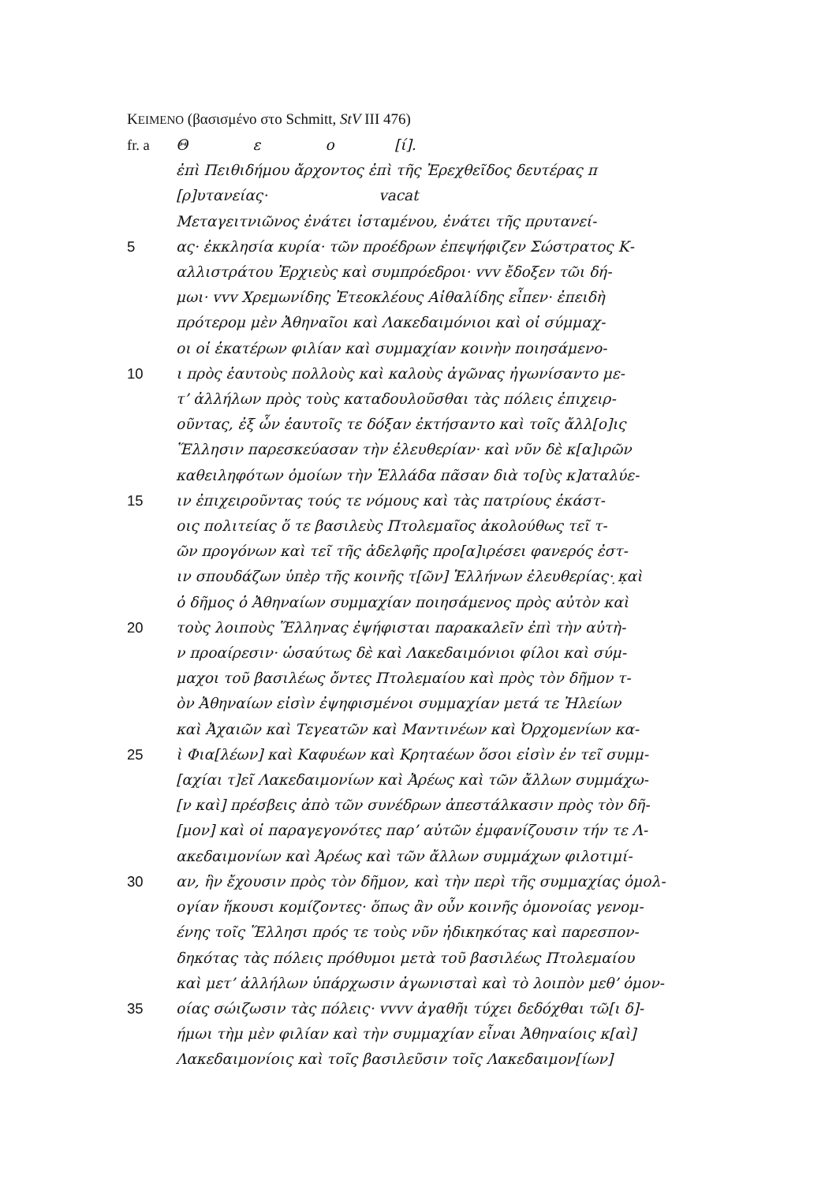KEIMENO (βασισμένο στο Schmitt, StV III 476)
fr. a Θ ε ο [ί].
ἐπὶ Πειθιδήμου ἄρχοντος ἐπὶ τῆς Ἐρεχθεῖδος δευτέρας π
[ρ]υτανείας· vacat
Μεταγειτνιῶνος ἐνάτει ἱσταμένου, ἐνάτει τῆς πρυτανεί-
5 ας· ἐκκλησία κυρία· τῶν προέδρων ἐπεψήφιζεν Σώστρατος Κ-
αλλιστράτου Ἐρχιεὺς καὶ συμπρόεδροι· vvv ἔδοξεν τῶι δή-
μωι· vvv Χρεμωνίδης Ἐτεοκλέους Αἰθαλίδης εἶπεν· ἐπειδὴ
πρότερομ μὲν Ἀθηναῖοι καὶ Λακεδαιμόνιοι καὶ οἱ σύμμαχ-
οι οἱ ἑκατέρων φιλίαν καὶ συμμαχίαν κοινὴν ποιησάμενο-
10 ι πρὸς ἑαυτοὺς πολλοὺς καὶ καλοὺς ἀγῶνας ἠγωνίσαντο με-
τ’ ἀλλήλων πρὸς τοὺς καταδουλοῦσθαι τὰς πόλεις ἐπιχειρ-
οῦντας, ἐξ ὧν ἑαυτοῖς τε δόξαν ἐκτήσαντο καὶ τοῖς ἄλλ[ο]ις
Ἕλλησιν παρεσκεύασαν τὴν ἐλευθερίαν· καὶ νῦν δὲ κ[α]ιρῶν
καθειληφότων ὁμοίων τὴν Ἑλλάδα πᾶσαν διὰ το[ὺς κ]αταλύε-
15 ιν ἐπιχειροῦντας τούς τε νόμους καὶ τὰς πατρίους ἑκάστ-
οις πολιτείας ὅ τε βασιλεὺς Πτολεμαῖος ἀκολούθως τεῖ τ-
ῶν προγόνων καὶ τεῖ τῆς ἀδελφῆς προ[α]ιρέσει φανερός ἐστ-
ιν σπουδάζων ὑπὲρ τῆς κοινῆς τ[ῶν] Ἑλλήνων ἐλευθερίας· ̣κ̣αὶ
ὁ δῆμος ὁ Ἀθηναίων συμμαχίαν ποιησάμενος πρὸς αὐτὸν καὶ
20 τοὺς λοιποὺς Ἕλληνας ἐψήφισται παρακαλεῖν ἐπὶ τὴν αὐτὴ-
ν προαίρεσιν· ὡσαύτως δὲ καὶ Λακεδαιμόνιοι φίλοι καὶ σύμ-
μαχοι τοῦ βασιλέως ὄντες Πτολεμαίου καὶ πρὸς τὸν δῆμον τ-
ὸν Ἀθηναίων εἰσὶν ἐψηφισμένοι συμμαχίαν μετά τε Ἠλείων
καὶ Ἀχαιῶν καὶ Τεγεατῶν καὶ Μαντινέων καὶ Ὀρχομενίων κα-
25 ὶ Φια[λέων] καὶ Καφυέων καὶ Κρηταέων ὅσοι εἰσὶν ἐν τεῖ συμμ-
[αχίαι τ]εῖ Λακεδαιμονίων καὶ Ἀρέως καὶ τῶν ἄλλων συμμάχω-
[ν καὶ] πρέσβεις ἀπὸ τῶν συνέδρων ἀπεστάλκασιν πρὸς τὸν δῆ-
[μον] καὶ οἱ παραγεγονότες παρ’ αὐτῶν ἐμφανίζουσιν τήν τε Λ-
ακεδαιμονίων καὶ Ἀρέως καὶ τῶν ἄλλων συμμάχων φιλοτιμί-
30 αν, ἣν ἔχουσιν πρὸς τὸν δῆμον, καὶ τὴν περὶ τῆς συμμαχίας ὁμολ-
ογίαν ἥκουσι κομίζοντες· ὅπως ἂν οὖν κοινῆς ὁμονοίας γενομ-
ένης τοῖς Ἕλλησι πρός τε τοὺς νῦν ἠδικηκότας καὶ παρεσπον-
δηκότας τὰς πόλεις πρόθυμοι μετὰ τοῦ βασιλέως Πτολεμαίου
καὶ μετ’ ἀλλήλων ὑπάρχωσιν ἀγωνισταὶ καὶ τὸ λοιπὸν μεθ’ ὁμον-
35 οίας σώιζωσιν τὰς πόλεις· vvvv ἀγαθῆι τύχει δεδόχθαι τῶ[ι δ]-
ήμωι τὴμ μὲν φιλίαν καὶ τὴν συμμαχίαν εἶναι Ἀθηναίοις κ[αὶ]
Λακεδαιμονίοις καὶ τοῖς βασιλεῦσιν τοῖς Λακεδαιμον[ίων]